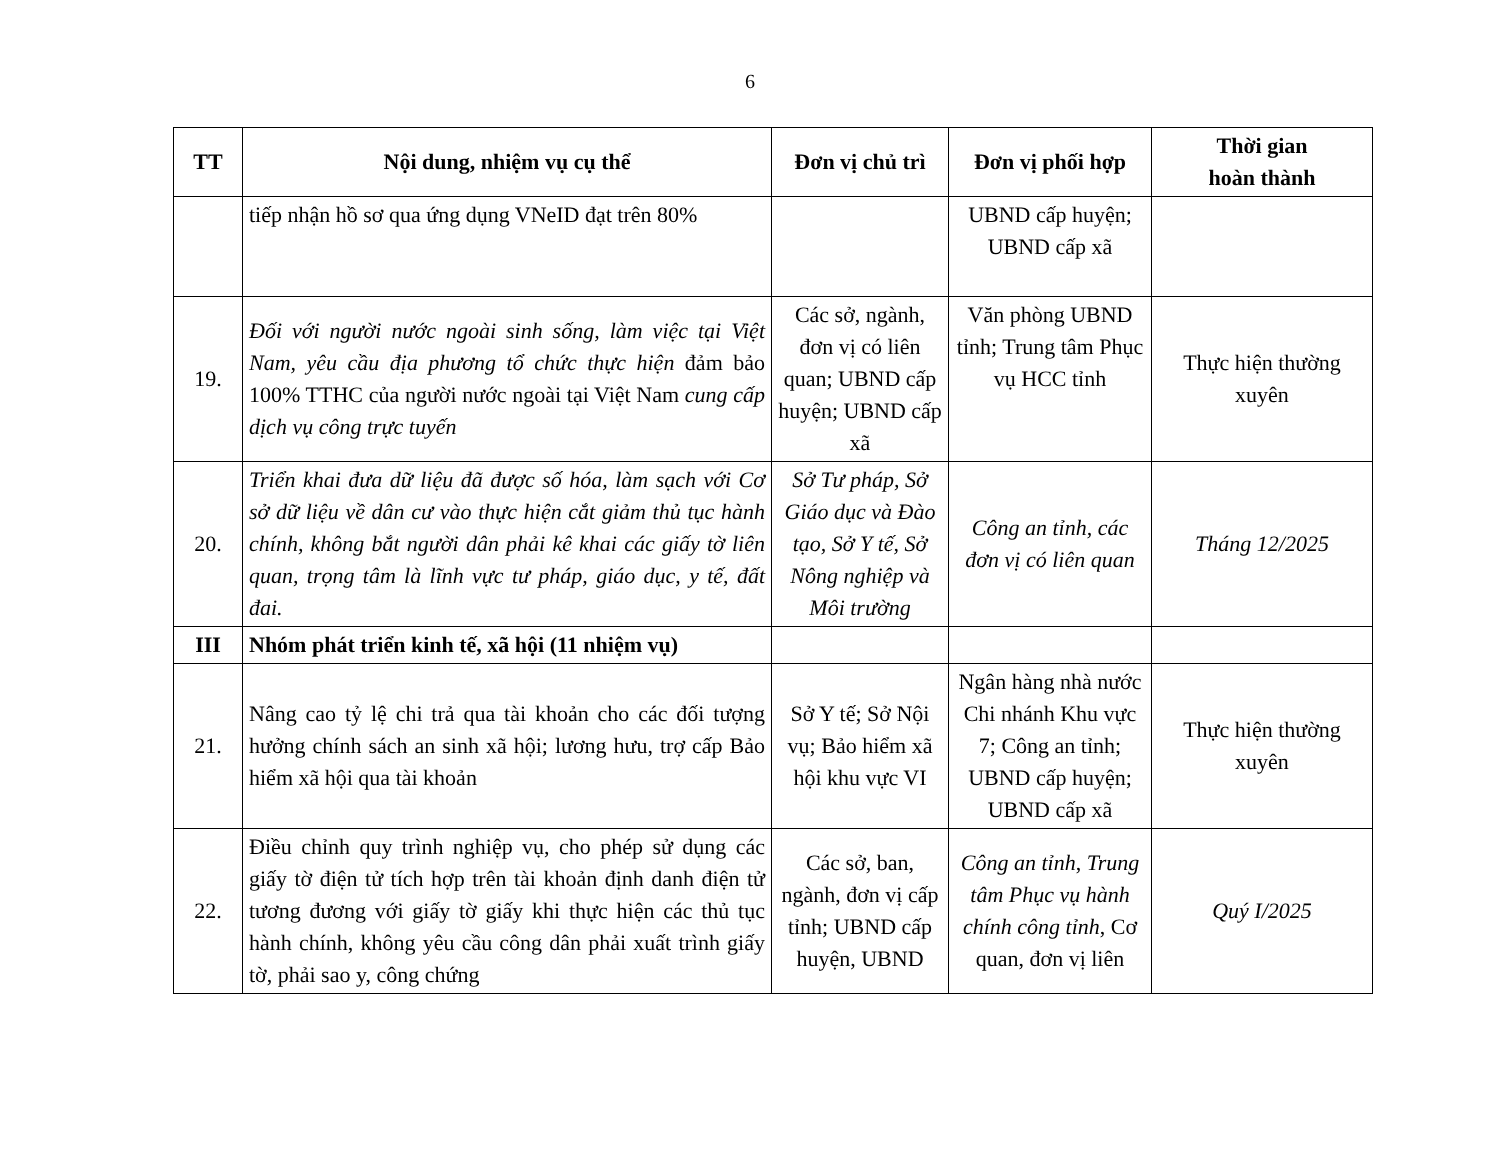6
| TT | Nội dung, nhiệm vụ cụ thể | Đơn vị chủ trì | Đơn vị phối hợp | Thời gian hoàn thành |
| --- | --- | --- | --- | --- |
| | tiếp nhận hồ sơ qua ứng dụng VNeID đạt trên 80% | | UBND cấp huyện; UBND cấp xã | |
| 19. | Đối với người nước ngoài sinh sống, làm việc tại Việt Nam, yêu cầu địa phương tổ chức thực hiện đảm bảo 100% TTHC của người nước ngoài tại Việt Nam cung cấp dịch vụ công trực tuyến | Các sở, ngành, đơn vị có liên quan; UBND cấp huyện; UBND cấp xã | Văn phòng UBND tỉnh; Trung tâm Phục vụ HCC tỉnh | Thực hiện thường xuyên |
| 20. | Triển khai đưa dữ liệu đã được số hóa, làm sạch với Cơ sở dữ liệu về dân cư vào thực hiện cắt giảm thủ tục hành chính, không bắt người dân phải kê khai các giấy tờ liên quan, trọng tâm là lĩnh vực tư pháp, giáo dục, y tế, đất đai. | Sở Tư pháp, Sở Giáo dục và Đào tạo, Sở Y tế, Sở Nông nghiệp và Môi trường | Công an tỉnh, các đơn vị có liên quan | Tháng 12/2025 |
| III | Nhóm phát triển kinh tế, xã hội (11 nhiệm vụ) | | | |
| 21. | Nâng cao tỷ lệ chi trả qua tài khoản cho các đối tượng hưởng chính sách an sinh xã hội; lương hưu, trợ cấp Bảo hiểm xã hội qua tài khoản | Sở Y tế; Sở Nội vụ; Bảo hiểm xã hội khu vực VI | Ngân hàng nhà nước Chi nhánh Khu vực 7; Công an tỉnh; UBND cấp huyện; UBND cấp xã | Thực hiện thường xuyên |
| 22. | Điều chỉnh quy trình nghiệp vụ, cho phép sử dụng các giấy tờ điện tử tích hợp trên tài khoản định danh điện tử tương đương với giấy tờ giấy khi thực hiện các thủ tục hành chính, không yêu cầu công dân phải xuất trình giấy tờ, phải sao y, công chứng | Các sở, ban, ngành, đơn vị cấp tỉnh; UBND cấp huyện, UBND | Công an tỉnh , Trung tâm Phục vụ hành chính công tỉnh , Cơ quan, đơn vị liên | Quý I/2025 |